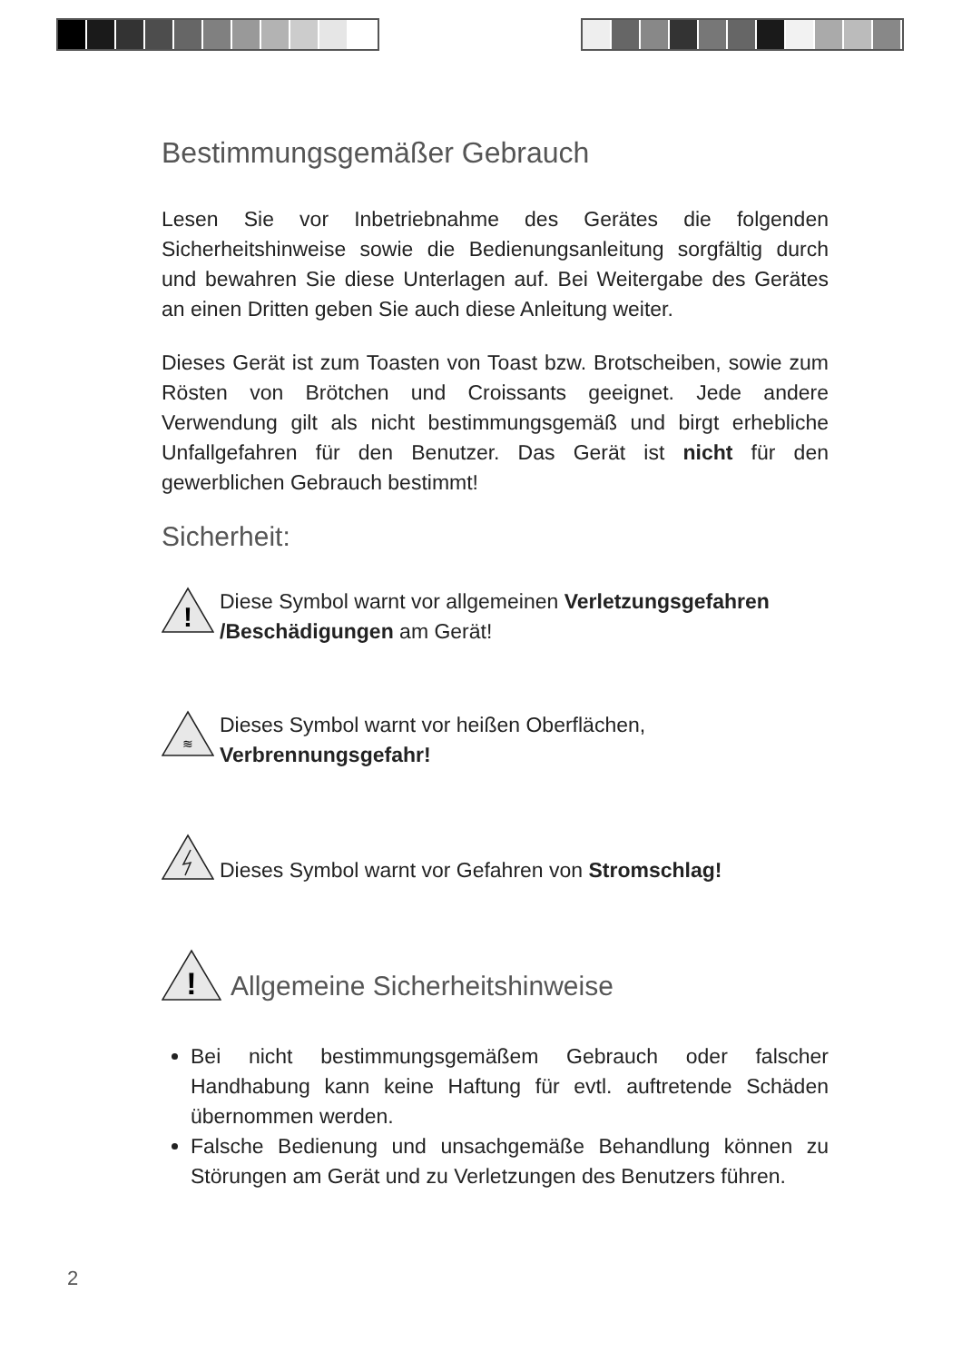Bestimmungsgemäßer Gebrauch
Lesen Sie vor Inbetriebnahme des Gerätes die folgenden Sicherheitshinweise sowie die Bedienungsanleitung sorgfältig durch und bewahren Sie diese Unterlagen auf. Bei Weitergabe des Gerätes an einen Dritten geben Sie auch diese Anleitung weiter.
Dieses Gerät ist zum Toasten von Toast bzw. Brotscheiben, sowie zum Rösten von Brötchen und Croissants geeignet. Jede andere Verwendung gilt als nicht bestimmungsgemäß und birgt erhebliche Unfallgefahren für den Benutzer. Das Gerät ist nicht für den gewerblichen Gebrauch bestimmt!
Sicherheit:
!
Diese Symbol warnt vor allgemeinen Verletzungsgefahren /Beschädigungen am Gerät!
≋
Dieses Symbol warnt vor heißen Oberflächen,
Verbrennungsgefahr!
Dieses Symbol warnt vor Gefahren von Stromschlag!
!
Allgemeine Sicherheitshinweise
Bei nicht bestimmungsgemäßem Gebrauch oder falscher Handhabung kann keine Haftung für evtl. auftretende Schäden übernommen werden.
Falsche Bedienung und unsachgemäße Behandlung können zu Störungen am Gerät und zu Verletzungen des Benutzers führen.
2